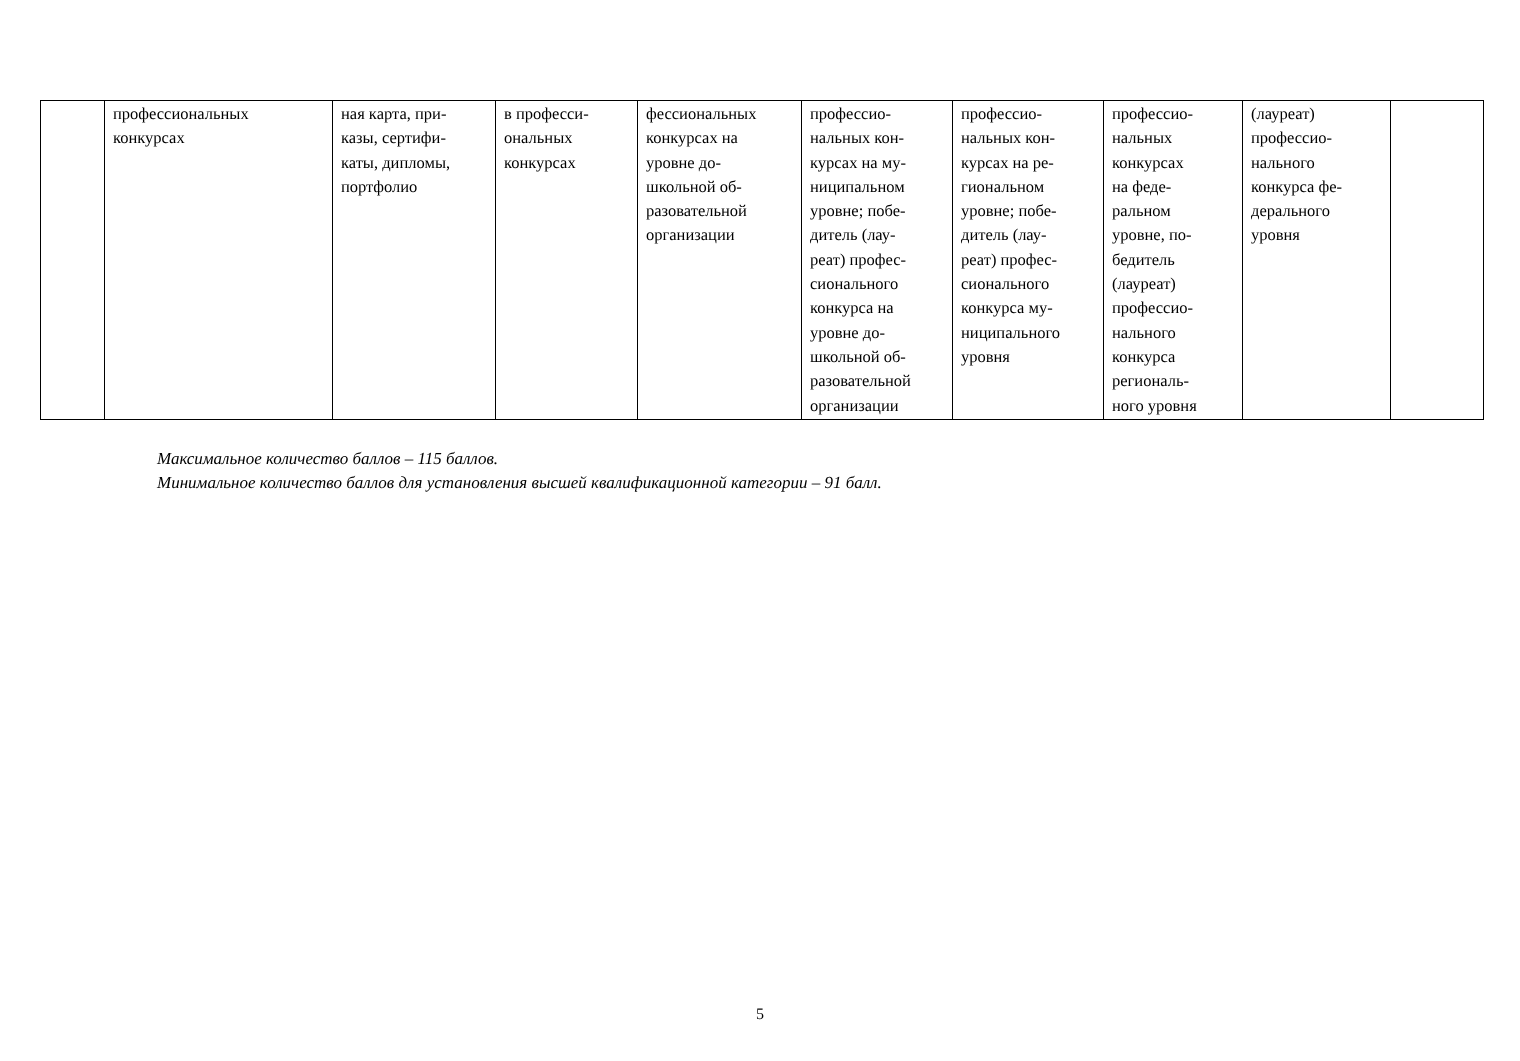| | профессиональных конкурсах | ная карта, при- казы, сертифи- каты, дипломы, портфолио | в професси- ональных конкурсах | фессиональных конкурсах на уровне до- школьной об- разовательной организации | профессио- нальных кон- курсах на му- ниципальном уровне; побе- дитель (лау- реат) профес- сионального конкурса на уровне до- школьной об- разовательной организации | профессио- нальных кон- курсах на ре- гиональном уровне; побе- дитель (лау- реат) профес- сионального конкурса му- ниципального уровня | профессио- нальных конкурсах на феде- ральном уровне, по- бедитель (лауреат) профессио- нального конкурса региональ- ного уровня | (лауреат) профессио- нального конкурса фе- дерального уровня | |
Максимальное количество баллов – 115 баллов.
Минимальное количество баллов для установления высшей квалификационной категории – 91 балл.
5